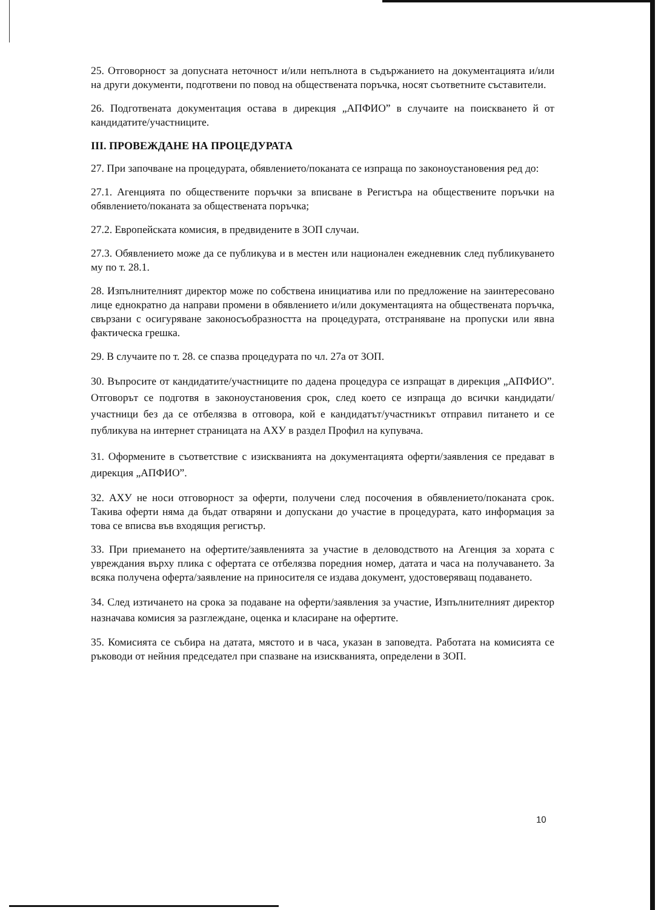25. Отговорност за допусната неточност и/или непълнота в съдържанието на документацията и/или на други документи, подготвени по повод на обществената поръчка, носят съответните съставители.
26. Подготвената документация остава в дирекция „АПФИО” в случаите на поискването й от кандидатите/участниците.
III. ПРОВЕЖДАНЕ НА ПРОЦЕДУРАТА
27. При започване на процедурата, обявлението/поканата се изпраща по законоустановения ред до:
27.1. Агенцията по обществените поръчки за вписване в Регистъра на обществените поръчки на обявлението/поканата за обществената поръчка;
27.2. Европейската комисия, в предвидените в ЗОП случаи.
27.3. Обявлението може да се публикува и в местен или национален ежедневник след публикуването му по т. 28.1.
28. Изпълнителният директор може по собствена инициатива или по предложение на заинтересовано лице еднократно да направи промени в обявлението и/или документацията на обществената поръчка, свързани с осигуряване законосъобразността на процедурата, отстраняване на пропуски или явна фактическа грешка.
29. В случаите по т. 28. се спазва процедурата по чл. 27а от ЗОП.
30. Въпросите от кандидатите/участниците по дадена процедура се изпращат в дирекция „АПФИО”. Отговорът се подготвя в законоустановения срок, след което се изпраща до всички кандидати/участници без да се отбелязва в отговора, кой е кандидатът/участникът отправил питането и се публикува на интернет страницата на АХУ в раздел Профил на купувача.
31. Оформените в съответствие с изискванията на документацията оферти/заявления се предават в дирекция „АПФИО”.
32. АХУ не носи отговорност за оферти, получени след посочения в обявлението/поканата срок. Такива оферти няма да бъдат отваряни и допускани до участие в процедурата, като информация за това се вписва във входящия регистър.
33. При приемането на офертите/заявленията за участие в деловодството на Агенция за хората с увреждания върху плика с офертата се отбелязва поредния номер, датата и часа на получаването. За всяка получена оферта/заявление на приносителя се издава документ, удостоверяващ подаването.
34. След изтичането на срока за подаване на оферти/заявления за участие, Изпълнителният директор назначава комисия за разглеждане, оценка и класиране на офертите.
35. Комисията се събира на датата, мястото и в часа, указан в заповедта. Работата на комисията се ръководи от нейния председател при спазване на изискванията, определени в ЗОП.
10